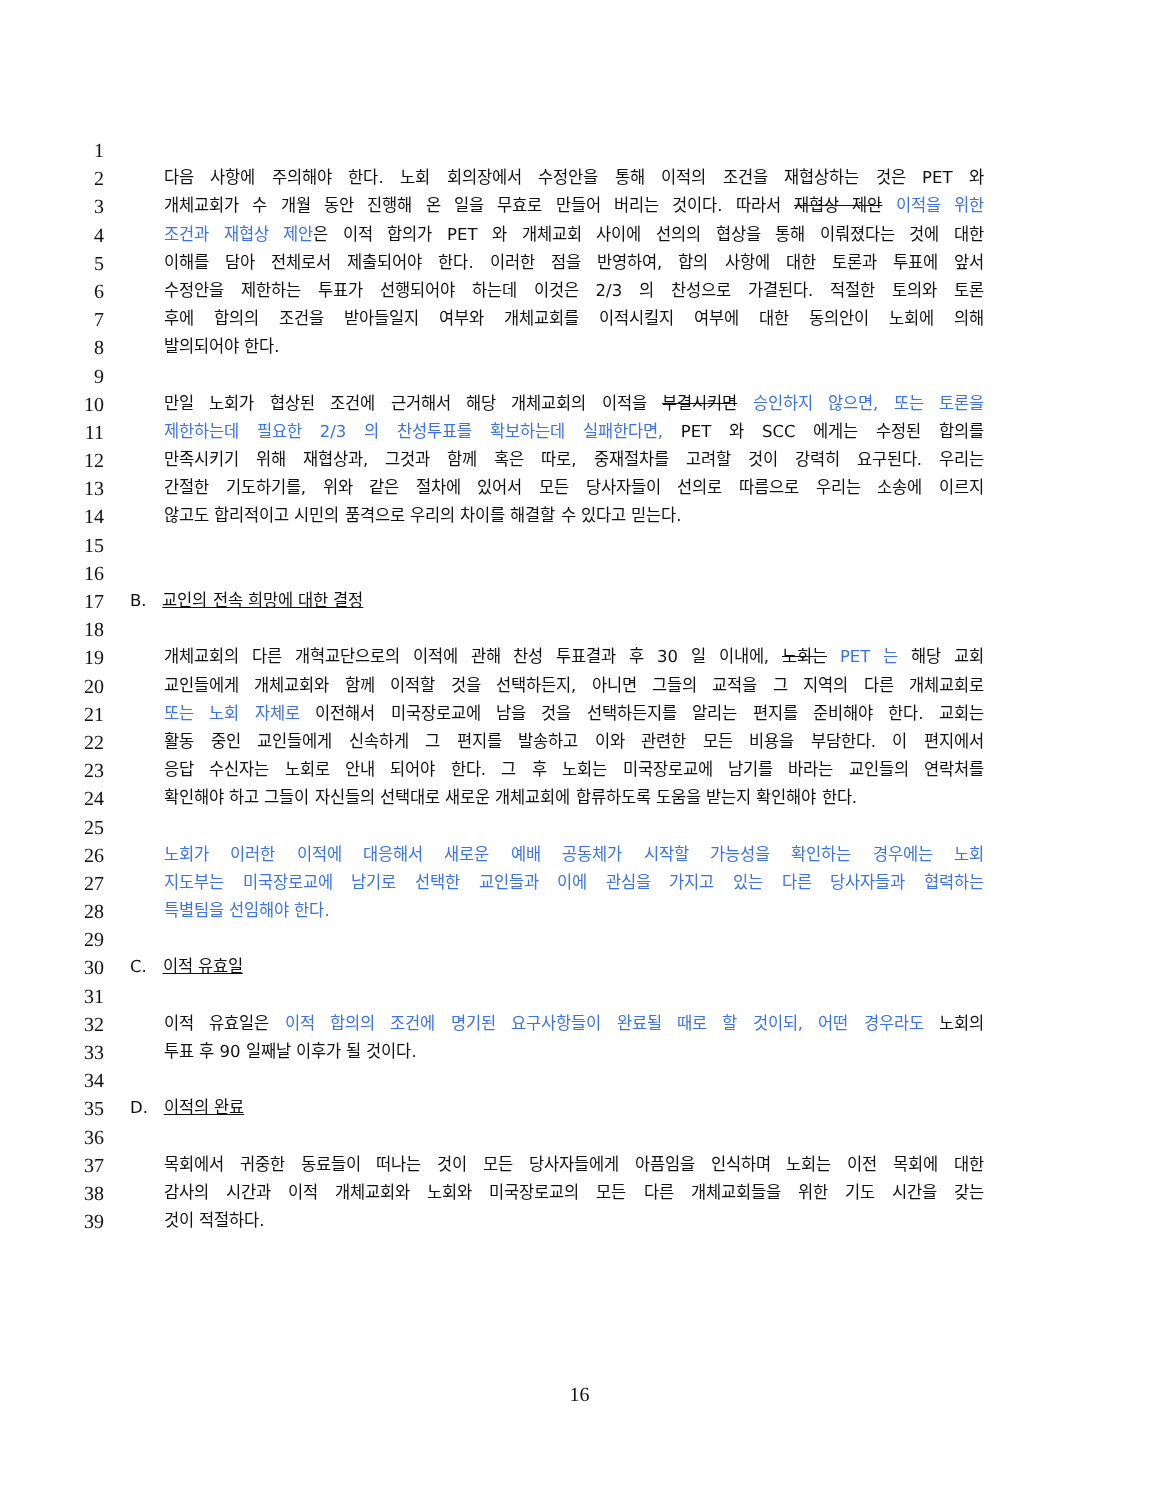1
2
다음 사항에 주의해야 한다. 노회 회의장에서 수정안을 통해 이적의 조건을 재협상하는 것은 PET 와
3
개체교회가 수 개월 동안 진행해 온 일을 무효로 만들어 버리는 것이다. 따라서 재협상 제안 이적을 위한
4
조건과 재협상 제안은 이적 합의가 PET 와 개체교회 사이에 선의의 협상을 통해 이뤄졌다는 것에 대한
5
이해를 담아 전체로서 제출되어야 한다. 이러한 점을 반영하여, 합의 사항에 대한 토론과 투표에 앞서
6
수정안을 제한하는 투표가 선행되어야 하는데 이것은 2/3 의 찬성으로 가결된다. 적절한 토의와 토론
7
후에 합의의 조건을 받아들일지 여부와 개체교회를 이적시킬지 여부에 대한 동의안이 노회에 의해
8
발의되어야 한다.
9
10
만일 노회가 협상된 조건에 근거해서 해당 개체교회의 이적을 부결시키면 승인하지 않으면, 또는 토론을
11
제한하는데 필요한 2/3 의 찬성투표를 확보하는데 실패한다면, PET 와 SCC 에게는 수정된 합의를
12
만족시키기 위해 재협상과, 그것과 함께 혹은 따로, 중재절차를 고려할 것이 강력히 요구된다. 우리는
13
간절한 기도하기를, 위와 같은 절차에 있어서 모든 당사자들이 선의로 따름으로 우리는 소송에 이르지
14
않고도 합리적이고 시민의 품격으로 우리의 차이를 해결할 수 있다고 믿는다.
15
16
17
B. 교인의 전속 희망에 대한 결정
18
19
개체교회의 다른 개혁교단으로의 이적에 관해 찬성 투표결과 후 30 일 이내에, 노회는 PET 는 해당 교회
20
교인들에게 개체교회와 함께 이적할 것을 선택하든지, 아니면 그들의 교적을 그 지역의 다른 개체교회로
21
또는 노회 자체로 이전해서 미국장로교에 남을 것을 선택하든지를 알리는 편지를 준비해야 한다. 교회는
22
활동 중인 교인들에게 신속하게 그 편지를 발송하고 이와 관련한 모든 비용을 부담한다. 이 편지에서
23
응답 수신자는 노회로 안내 되어야 한다. 그 후 노회는 미국장로교에 남기를 바라는 교인들의 연락처를
24
확인해야 하고 그들이 자신들의 선택대로 새로운 개체교회에 합류하도록 도움을 받는지 확인해야 한다.
25
26
노회가 이러한 이적에 대응해서 새로운 예배 공동체가 시작할 가능성을 확인하는 경우에는 노회
27
지도부는 미국장로교에 남기로 선택한 교인들과 이에 관심을 가지고 있는 다른 당사자들과 협력하는
28
특별팀을 선임해야 한다.
29
30
C. 이적 유효일
31
32
이적 유효일은 이적 합의의 조건에 명기된 요구사항들이 완료될 때로 할 것이되, 어떤 경우라도 노회의
33
투표 후 90 일째날 이후가 될 것이다.
34
35
D. 이적의 완료
36
37
목회에서 귀중한 동료들이 떠나는 것이 모든 당사자들에게 아픔임을 인식하며 노회는 이전 목회에 대한
38
감사의 시간과 이적 개체교회와 노회와 미국장로교의 모든 다른 개체교회들을 위한 기도 시간을 갖는
39
것이 적절하다.
16